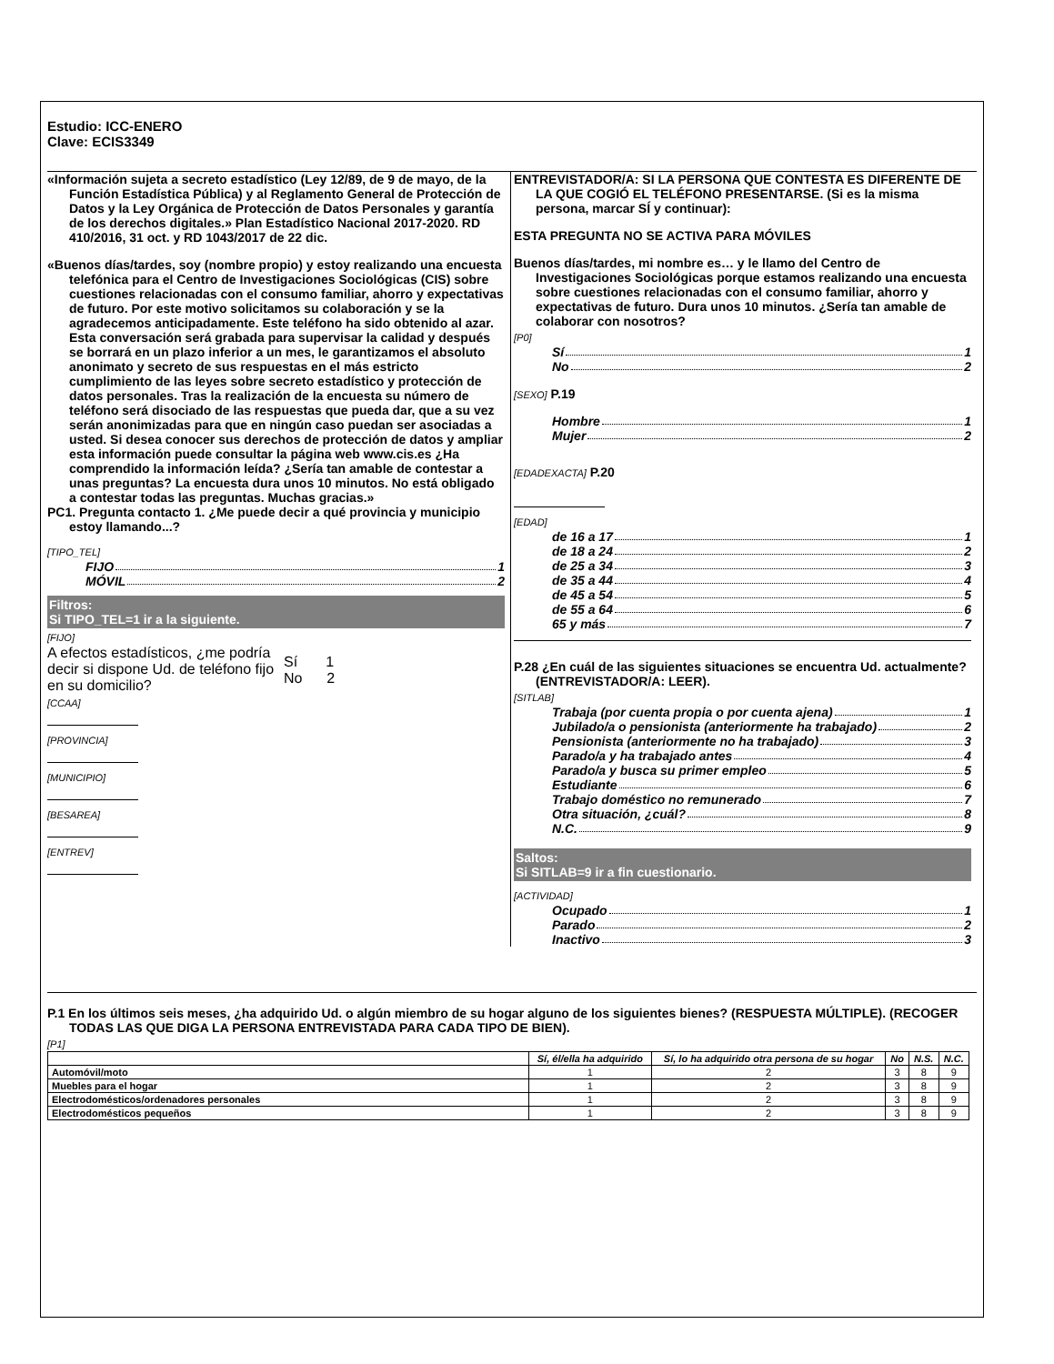Estudio: ICC-ENERO
Clave: ECIS3349
«Información sujeta a secreto estadístico (Ley 12/89, de 9 de mayo, de la Función Estadística Pública) y al Reglamento General de Protección de Datos y la Ley Orgánica de Protección de Datos Personales y garantía de los derechos digitales.» Plan Estadístico Nacional 2017-2020. RD 410/2016, 31 oct. y RD 1043/2017 de 22 dic.
«Buenos días/tardes, soy (nombre propio) y estoy realizando una encuesta telefónica para el Centro de Investigaciones Sociológicas (CIS) sobre cuestiones relacionadas con el consumo familiar, ahorro y expectativas de futuro. Por este motivo solicitamos su colaboración y se la agradecemos anticipadamente. Este teléfono ha sido obtenido al azar. Esta conversación será grabada para supervisar la calidad y después se borrará en un plazo inferior a un mes, le garantizamos el absoluto anonimato y secreto de sus respuestas en el más estricto cumplimiento de las leyes sobre secreto estadístico y protección de datos personales. Tras la realización de la encuesta su número de teléfono será disociado de las respuestas que pueda dar, que a su vez serán anonimizadas para que en ningún caso puedan ser asociadas a usted. Si desea conocer sus derechos de protección de datos y ampliar esta información puede consultar la página web www.cis.es ¿Ha comprendido la información leída? ¿Sería tan amable de contestar a unas preguntas? La encuesta dura unos 10 minutos. No está obligado a contestar todas las preguntas. Muchas gracias.»
PC1. Pregunta contacto 1. ¿Me puede decir a qué provincia y municipio estoy llamando...?
[TIPO_TEL]
FIJO 1
MÓVIL 2
Filtros:
Si TIPO_TEL=1 ir a la siguiente.
[FIJO]
A efectos estadísticos, ¿me podría decir si dispone Ud. de teléfono fijo en su domicilio?
Sí 1
No 2
[CCAA]
[PROVINCIA]
[MUNICIPIO]
[BESAREA]
[ENTREV]
ENTREVISTADOR/A: SI LA PERSONA QUE CONTESTA ES DIFERENTE DE LA QUE COGIÓ EL TELÉFONO PRESENTARSE. (Si es la misma persona, marcar SÍ y continuar):
ESTA PREGUNTA NO SE ACTIVA PARA MÓVILES
Buenos días/tardes, mi nombre es… y le llamo del Centro de Investigaciones Sociológicas porque estamos realizando una encuesta sobre cuestiones relacionadas con el consumo familiar, ahorro y expectativas de futuro. Dura unos 10 minutos. ¿Sería tan amable de colaborar con nosotros?
[P0]
Sí 1
No 2
[SEXO] P.19
Hombre 1
Mujer 2
[EDADEXACTA] P.20
[EDAD]
de 16 a 17 1
de 18 a 24 2
de 25 a 34 3
de 35 a 44 4
de 45 a 54 5
de 55 a 64 6
65 y más 7
P.28 ¿En cuál de las siguientes situaciones se encuentra Ud. actualmente? (ENTREVISTADOR/A: LEER).
[SITLAB]
Trabaja (por cuenta propia o por cuenta ajena) 1
Jubilado/a o pensionista (anteriormente ha trabajado) 2
Pensionista (anteriormente no ha trabajado) 3
Parado/a y ha trabajado antes 4
Parado/a y busca su primer empleo 5
Estudiante 6
Trabajo doméstico no remunerado 7
Otra situación, ¿cuál? 8
N.C. 9
Saltos:
Si SITLAB=9 ir a fin cuestionario.
[ACTIVIDAD]
Ocupado 1
Parado 2
Inactivo 3
P.1 En los últimos seis meses, ¿ha adquirido Ud. o algún miembro de su hogar alguno de los siguientes bienes? (RESPUESTA MÚLTIPLE). (RECOGER TODAS LAS QUE DIGA LA PERSONA ENTREVISTADA PARA CADA TIPO DE BIEN).
[P1]
| | Sí, él/ella ha adquirido | Sí, lo ha adquirido otra persona de su hogar | No | N.S. | N.C. |
| --- | --- | --- | --- | --- | --- |
| Automóvil/moto | 1 | 2 | 3 | 8 | 9 |
| Muebles para el hogar | 1 | 2 | 3 | 8 | 9 |
| Electrodomésticos/ordenadores personales | 1 | 2 | 3 | 8 | 9 |
| Electrodomésticos pequeños | 1 | 2 | 3 | 8 | 9 |